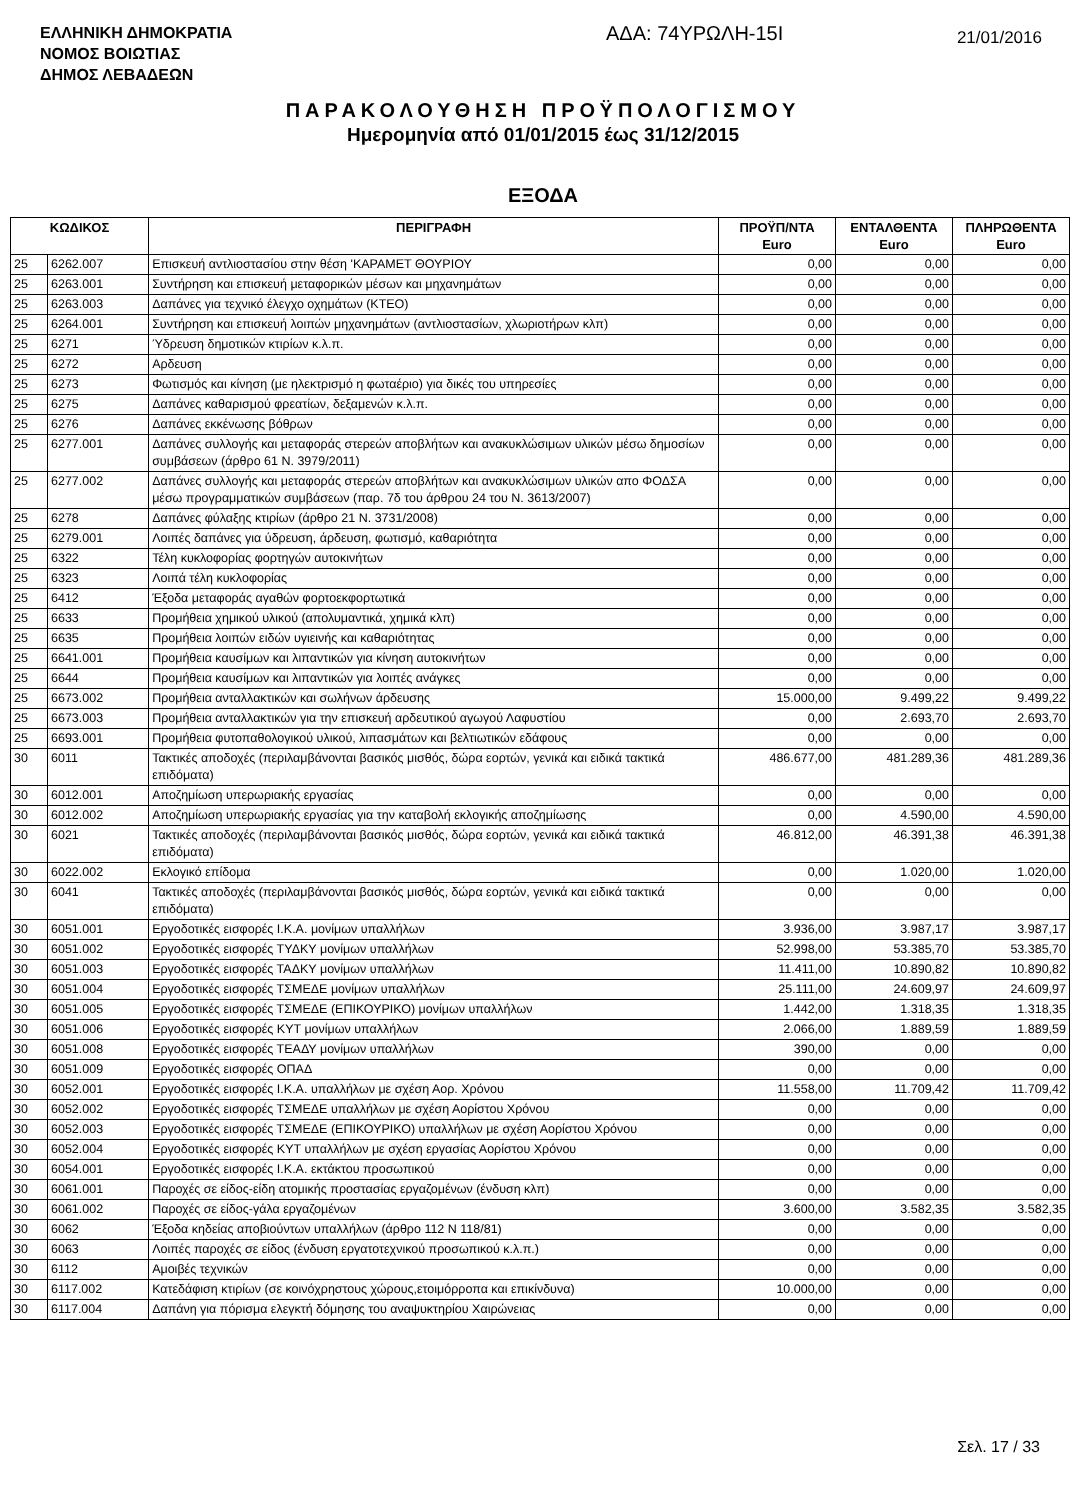ΕΛΛΗΝΙΚΗ ΔΗΜΟΚΡΑΤΙΑ
ΝΟΜΟΣ ΒΟΙΩΤΙΑΣ
ΔΗΜΟΣ ΛΕΒΑΔΕΩΝ
ΑΔΑ: 74ΥΡΩΛΗ-15Ι
21/01/2016
ΠΑΡΑΚΟΛΟΥΘΗΣΗ ΠΡΟΫΠΟΛΟΓΙΣΜΟΥ
Ημερομηνία από 01/01/2015 έως 31/12/2015
ΕΞΟΔΑ
| ΚΩΔΙΚΟΣ | | ΠΕΡΙΓΡΑΦΗ | ΠΡΟΫΠ/ΝΤΑ Euro | ΕΝΤΑΛΘΕΝΤΑ Euro | ΠΛΗΡΩΘΕΝΤΑ Euro |
| --- | --- | --- | --- | --- | --- |
| 25 | 6262.007 | Επισκευή αντλιοστασίου στην θέση 'ΚΑΡΑΜΕΤ ΘΟΥΡΙΟΥ | 0,00 | 0,00 | 0,00 |
| 25 | 6263.001 | Συντήρηση και επισκευή μεταφορικών μέσων και μηχανημάτων | 0,00 | 0,00 | 0,00 |
| 25 | 6263.003 | Δαπάνες για τεχνικό έλεγχο οχημάτων (ΚΤΕΟ) | 0,00 | 0,00 | 0,00 |
| 25 | 6264.001 | Συντήρηση και επισκευή λοιπών μηχανημάτων (αντλιοστασίων, χλωριοτήρων κλπ) | 0,00 | 0,00 | 0,00 |
| 25 | 6271 | Ύδρευση δημοτικών κτιρίων κ.λ.π. | 0,00 | 0,00 | 0,00 |
| 25 | 6272 | Αρδευση | 0,00 | 0,00 | 0,00 |
| 25 | 6273 | Φωτισμός και κίνηση (με ηλεκτρισμό η φωταέριο) για δικές του υπηρεσίες | 0,00 | 0,00 | 0,00 |
| 25 | 6275 | Δαπάνες καθαρισμού φρεατίων, δεξαμενών κ.λ.π. | 0,00 | 0,00 | 0,00 |
| 25 | 6276 | Δαπάνες εκκένωσης βόθρων | 0,00 | 0,00 | 0,00 |
| 25 | 6277.001 | Δαπάνες συλλογής και μεταφοράς στερεών αποβλήτων και ανακυκλώσιμων υλικών μέσω δημοσίων συμβάσεων (άρθρο 61 Ν. 3979/2011) | 0,00 | 0,00 | 0,00 |
| 25 | 6277.002 | Δαπάνες συλλογής και μεταφοράς στερεών αποβλήτων και ανακυκλώσιμων υλικών απο ΦΟΔΣΑ μέσω προγραμματικών συμβάσεων (παρ. 7δ του άρθρου 24 του Ν. 3613/2007) | 0,00 | 0,00 | 0,00 |
| 25 | 6278 | Δαπάνες φύλαξης κτιρίων (άρθρο 21 Ν. 3731/2008) | 0,00 | 0,00 | 0,00 |
| 25 | 6279.001 | Λοιπές δαπάνες για ύδρευση, άρδευση, φωτισμό, καθαριότητα | 0,00 | 0,00 | 0,00 |
| 25 | 6322 | Τέλη κυκλοφορίας φορτηγών αυτοκινήτων | 0,00 | 0,00 | 0,00 |
| 25 | 6323 | Λοιπά τέλη κυκλοφορίας | 0,00 | 0,00 | 0,00 |
| 25 | 6412 | Έξοδα μεταφοράς αγαθών φορτοεκφορτωτικά | 0,00 | 0,00 | 0,00 |
| 25 | 6633 | Προμήθεια χημικού υλικού (απολυμαντικά, χημικά κλπ) | 0,00 | 0,00 | 0,00 |
| 25 | 6635 | Προμήθεια λοιπών ειδών υγιεινής και καθαριότητας | 0,00 | 0,00 | 0,00 |
| 25 | 6641.001 | Προμήθεια καυσίμων και λιπαντικών για κίνηση αυτοκινήτων | 0,00 | 0,00 | 0,00 |
| 25 | 6644 | Προμήθεια καυσίμων και λιπαντικών για λοιπές ανάγκες | 0,00 | 0,00 | 0,00 |
| 25 | 6673.002 | Προμήθεια ανταλλακτικών και σωλήνων άρδευσης | 15.000,00 | 9.499,22 | 9.499,22 |
| 25 | 6673.003 | Προμήθεια ανταλλακτικών για την επισκευή αρδευτικού αγωγού Λαφυστίου | 0,00 | 2.693,70 | 2.693,70 |
| 25 | 6693.001 | Προμήθεια φυτοπαθολογικού υλικού, λιπασμάτων και βελτιωτικών εδάφους | 0,00 | 0,00 | 0,00 |
| 30 | 6011 | Τακτικές αποδοχές (περιλαμβάνονται βασικός μισθός, δώρα εορτών, γενικά και ειδικά τακτικά επιδόματα) | 486.677,00 | 481.289,36 | 481.289,36 |
| 30 | 6012.001 | Αποζημίωση υπερωριακής εργασίας | 0,00 | 0,00 | 0,00 |
| 30 | 6012.002 | Αποζημίωση υπερωριακής εργασίας για την καταβολή εκλογικής αποζημίωσης | 0,00 | 4.590,00 | 4.590,00 |
| 30 | 6021 | Τακτικές αποδοχές (περιλαμβάνονται βασικός μισθός, δώρα εορτών, γενικά και ειδικά τακτικά επιδόματα) | 46.812,00 | 46.391,38 | 46.391,38 |
| 30 | 6022.002 | Εκλογικό επίδομα | 0,00 | 1.020,00 | 1.020,00 |
| 30 | 6041 | Τακτικές αποδοχές (περιλαμβάνονται βασικός μισθός, δώρα εορτών, γενικά και ειδικά τακτικά επιδόματα) | 0,00 | 0,00 | 0,00 |
| 30 | 6051.001 | Εργοδοτικές εισφορές Ι.Κ.Α. μονίμων υπαλλήλων | 3.936,00 | 3.987,17 | 3.987,17 |
| 30 | 6051.002 | Εργοδοτικές εισφορές ΤΥΔΚΥ μονίμων υπαλλήλων | 52.998,00 | 53.385,70 | 53.385,70 |
| 30 | 6051.003 | Εργοδοτικές εισφορές ΤΑΔΚΥ μονίμων υπαλλήλων | 11.411,00 | 10.890,82 | 10.890,82 |
| 30 | 6051.004 | Εργοδοτικές εισφορές ΤΣΜΕΔΕ μονίμων υπαλλήλων | 25.111,00 | 24.609,97 | 24.609,97 |
| 30 | 6051.005 | Εργοδοτικές εισφορές ΤΣΜΕΔΕ (ΕΠΙΚΟΥΡΙΚΟ) μονίμων υπαλλήλων | 1.442,00 | 1.318,35 | 1.318,35 |
| 30 | 6051.006 | Εργοδοτικές εισφορές ΚΥΤ μονίμων υπαλλήλων | 2.066,00 | 1.889,59 | 1.889,59 |
| 30 | 6051.008 | Εργοδοτικές εισφορές ΤΕΑΔΥ μονίμων υπαλλήλων | 390,00 | 0,00 | 0,00 |
| 30 | 6051.009 | Εργοδοτικές εισφορές ΟΠΑΔ | 0,00 | 0,00 | 0,00 |
| 30 | 6052.001 | Εργοδοτικές εισφορές Ι.Κ.Α. υπαλλήλων με σχέση Αορ. Χρόνου | 11.558,00 | 11.709,42 | 11.709,42 |
| 30 | 6052.002 | Εργοδοτικές εισφορές ΤΣΜΕΔΕ υπαλλήλων με σχέση Αορίστου Χρόνου | 0,00 | 0,00 | 0,00 |
| 30 | 6052.003 | Εργοδοτικές εισφορές ΤΣΜΕΔΕ (ΕΠΙΚΟΥΡΙΚΟ) υπαλλήλων με σχέση Αορίστου Χρόνου | 0,00 | 0,00 | 0,00 |
| 30 | 6052.004 | Εργοδοτικές εισφορές ΚΥΤ υπαλλήλων με σχέση εργασίας Αορίστου Χρόνου | 0,00 | 0,00 | 0,00 |
| 30 | 6054.001 | Εργοδοτικές εισφορές Ι.Κ.Α. εκτάκτου προσωπικού | 0,00 | 0,00 | 0,00 |
| 30 | 6061.001 | Παροχές σε είδος-είδη ατομικής προστασίας εργαζομένων (ένδυση κλπ) | 0,00 | 0,00 | 0,00 |
| 30 | 6061.002 | Παροχές σε είδος-γάλα εργαζομένων | 3.600,00 | 3.582,35 | 3.582,35 |
| 30 | 6062 | Έξοδα κηδείας αποβιούντων υπαλλήλων (άρθρο 112 Ν 118/81) | 0,00 | 0,00 | 0,00 |
| 30 | 6063 | Λοιπές παροχές σε είδος (ένδυση εργατοτεχνικού προσωπικού κ.λ.π.) | 0,00 | 0,00 | 0,00 |
| 30 | 6112 | Αμοιβές τεχνικών | 0,00 | 0,00 | 0,00 |
| 30 | 6117.002 | Κατεδάφιση κτιρίων (σε κοινόχρηστους χώρους,ετοιμόρροπα και επικίνδυνα) | 10.000,00 | 0,00 | 0,00 |
| 30 | 6117.004 | Δαπάνη για πόρισμα ελεγκτή δόμησης του αναψυκτηρίου Χαιρώνειας | 0,00 | 0,00 | 0,00 |
Σελ. 17 / 33